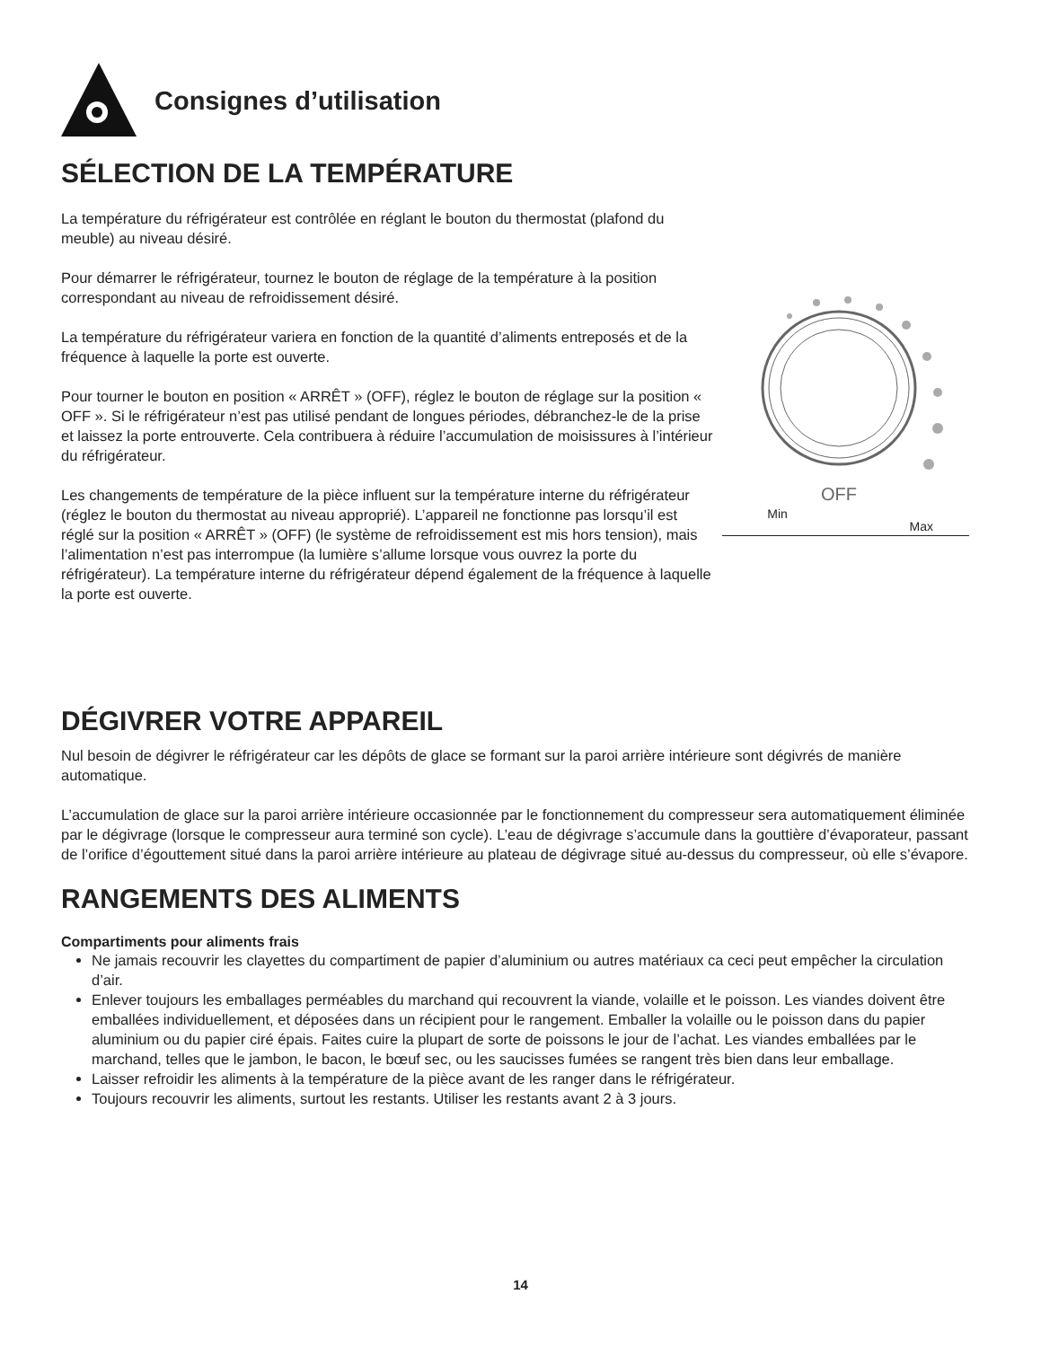Consignes d’utilisation
SÉLECTION DE LA TEMPÉRATURE
La température du réfrigérateur est contrôlée en réglant le bouton du thermostat (plafond du meuble) au niveau désiré.
Pour démarrer le réfrigérateur, tournez le bouton de réglage de la température à la position correspondant au niveau de refroidissement désiré.
La température du réfrigérateur variera en fonction de la quantité d’aliments entreposés et de la fréquence à laquelle la porte est ouverte.
Pour tourner le bouton en position « ARRÊT » (OFF), réglez le bouton de réglage sur la position « OFF ». Si le réfrigérateur n’est pas utilisé pendant de longues périodes, débranchez-le de la prise et laissez la porte entrouverte. Cela contribuera à réduire l’accumulation de moisissures à l’intérieur du réfrigérateur.
Les changements de température de la pièce influent sur la température interne du réfrigérateur (réglez le bouton du thermostat au niveau approprié). L’appareil ne fonctionne pas lorsqu’il est réglé sur la position « ARRÊT » (OFF) (le système de refroidissement est mis hors tension), mais l’alimentation n’est pas interrompue (la lumière s’allume lorsque vous ouvrez la porte du réfrigérateur). La température interne du réfrigérateur dépend également de la fréquence à laquelle la porte est ouverte.
OFF
Min Max
DÉGIVRER VOTRE APPAREIL
Nul besoin de dégivrer le réfrigérateur car les dépôts de glace se formant sur la paroi arrière intérieure sont dégivrés de manière automatique.
L’accumulation de glace sur la paroi arrière intérieure occasionnée par le fonctionnement du compresseur sera automatiquement éliminée par le dégivrage (lorsque le compresseur aura terminé son cycle). L’eau de dégivrage s’accumule dans la gouttière d’évaporateur, passant de l’orifice d’égouttement situé dans la paroi arrière intérieure au plateau de dégivrage situé au-dessus du compresseur, où elle s’évapore.
RANGEMENTS DES ALIMENTS
Compartiments pour aliments frais
Ne jamais recouvrir les clayettes du compartiment de papier d’aluminium ou autres matériaux ca ceci peut empêcher la circulation d’air.
Enlever toujours les emballages perméables du marchand qui recouvrent la viande, volaille et le poisson. Les viandes doivent être emballées individuellement, et déposées dans un récipient pour le rangement. Emballer la volaille ou le poisson dans du papier aluminium ou du papier ciré épais. Faites cuire la plupart de sorte de poissons le jour de l’achat. Les viandes emballées par le marchand, telles que le jambon, le bacon, le bœuf sec, ou les saucisses fumées se rangent très bien dans leur emballage.
Laisser refroidir les aliments à la température de la pièce avant de les ranger dans le réfrigérateur.
Toujours recouvrir les aliments, surtout les restants. Utiliser les restants avant 2 à 3 jours.
14